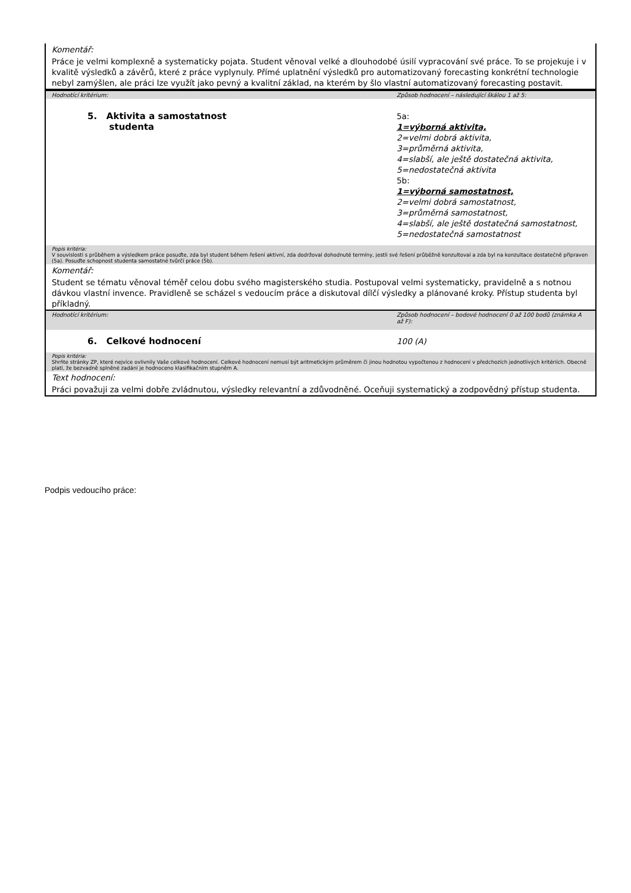| Komentář: | |
| Práce je velmi komplexně a systematicky pojata. Student věnoval velké a dlouhodobé úsilí vypracování své práce. To se projekuje i v kvalitě výsledků a závěrů, které z práce vyplynuly. Přímé uplatnění výsledků pro automatizovaný forecasting konkrétní technologie nebyl zamýšlen, ale práci lze využít jako pevný a kvalitní základ, na kterém by šlo vlastní automatizovaný forecasting postavit. | |
| Hodnotící kritérium: | Způsob hodnocení – následující škálou 1 až 5: |
| 5. Aktivita a samostatnost studenta | 5a: 1=výborná aktivita, 2=velmi dobrá aktivita, 3=průměrná aktivita, 4=slabší, ale ještě dostatečná aktivita, 5=nedostatečná aktivita 5b: 1=výborná samostatnost, 2=velmi dobrá samostatnost, 3=průměrná samostatnost, 4=slabší, ale ještě dostatečná samostatnost, 5=nedostatečná samostatnost |
| Popis kritéria: V souvislosti s průběhem a výsledkem práce posuďte, zda byl student během řešení aktivní, zda dodržoval dohodnuté termíny, jestli své řešení průběžně konzultoval a zda byl na konzultace dostatečně připraven (5a). Posuďte schopnost studenta samostatné tvůrčí práce (5b). | |
| Komentář: | |
| Student se tématu věnoval téměř celou dobu svého magisterského studia. Postupoval velmi systematicky, pravidelně a s notnou dávkou vlastní invence. Pravidleně se scházel s vedoucím práce a diskutoval dílčí výsledky a plánované kroky. Přístup studenta byl příkladný. | |
| Hodnotící kritérium: | Způsob hodnocení – bodové hodnocení 0 až 100 bodů (známka A až F): |
| 6. Celkové hodnocení | 100 (A) |
| Popis kritéria: Shrňte stránky ZP, které nejvíce ovlivnily Vaše celkové hodnocení. Celkové hodnocení nemusí být aritmetickým průměrem či jinou hodnotou vypočtenou z hodnocení v předchozích jednotlivých kritériích. Obecně platí, že bezvadně splněné zadání je hodnoceno klasifikačním stupněm A. | |
| Text hodnocení: | |
| Práci považuji za velmi dobře zvládnutou, výsledky relevantní a zdůvodněné. Oceňuji systematický a zodpovědný přístup studenta. | |
Podpis vedoucího práce: